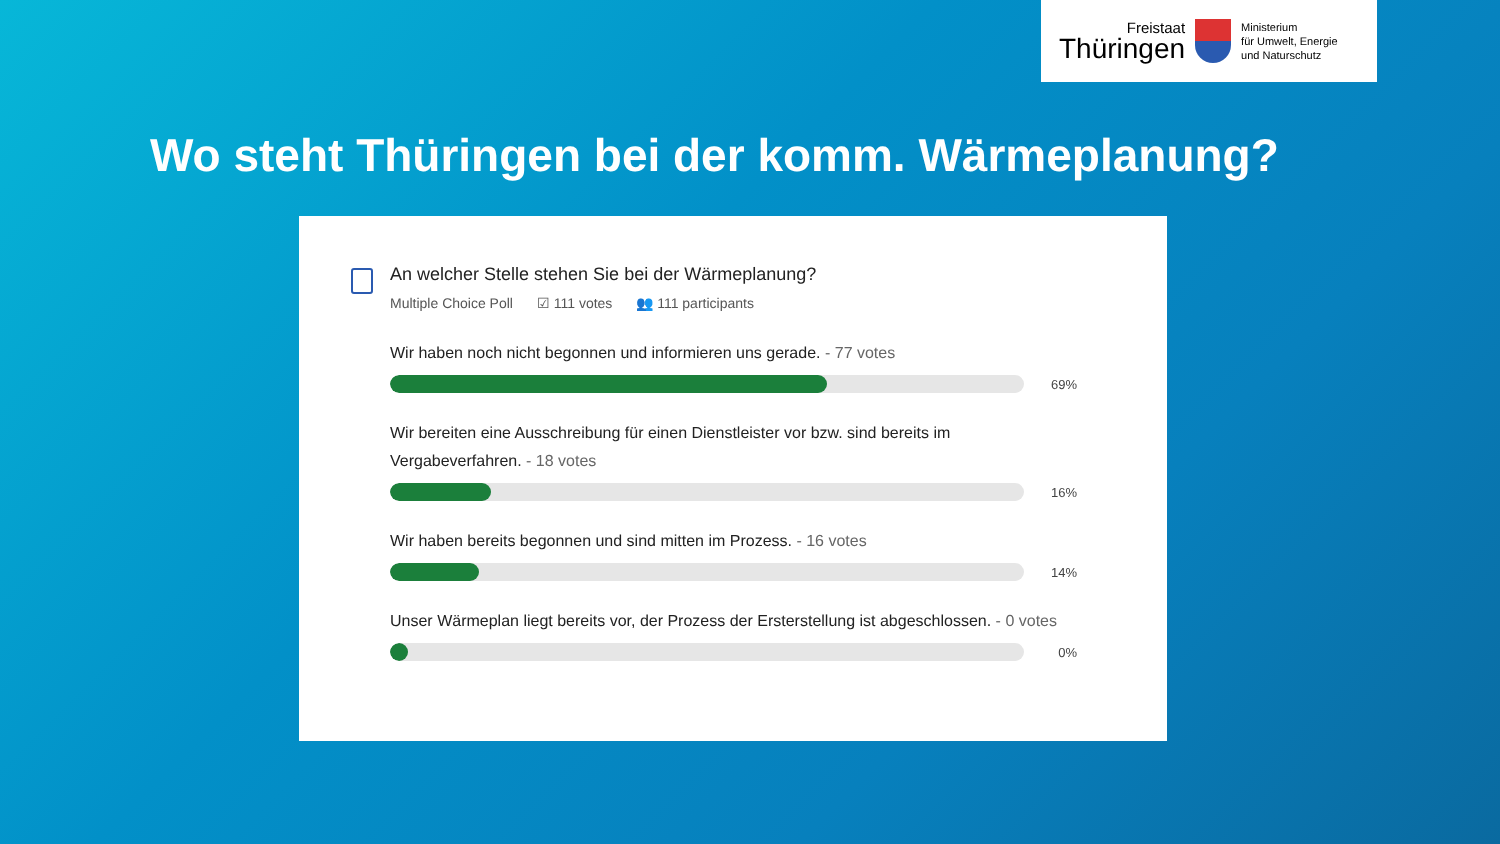Freistaat
Thüringen
Ministerium
für Umwelt, Energie
und Naturschutz
Wo steht Thüringen bei der komm. Wärmeplanung?
An welcher Stelle stehen Sie bei der Wärmeplanung?
Multiple Choice Poll ☑ 111 votes 👥 111 participants
Wir haben noch nicht begonnen und informieren uns gerade. - 77 votes
69%
Wir bereiten eine Ausschreibung für einen Dienstleister vor bzw. sind bereits im Vergabeverfahren. - 18 votes
16%
Wir haben bereits begonnen und sind mitten im Prozess. - 16 votes
14%
Unser Wärmeplan liegt bereits vor, der Prozess der Ersterstellung ist abgeschlossen. - 0 votes
0%